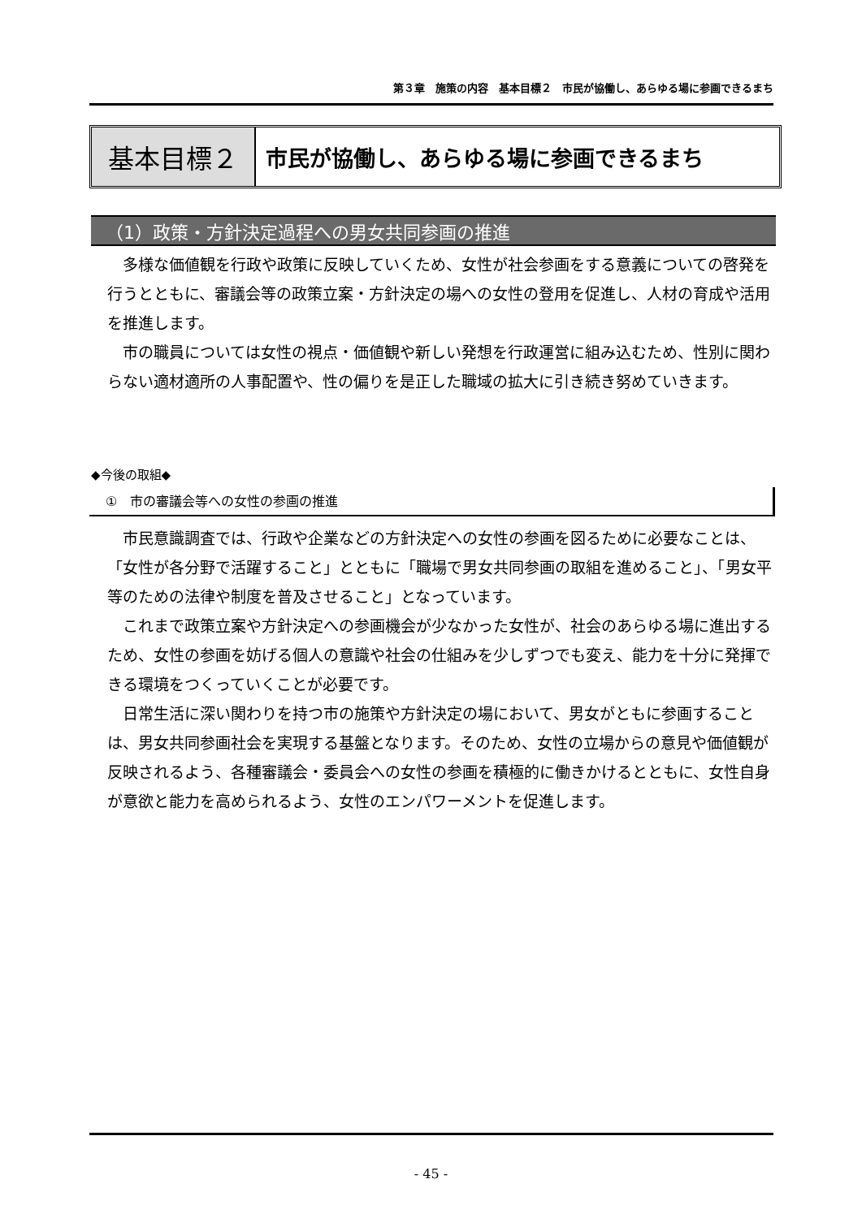第３章　施策の内容　基本目標２　市民が協働し、あらゆる場に参画できるまち
基本目標２
市民が協働し、あらゆる場に参画できるまち
（1）政策・方針決定過程への男女共同参画の推進
多様な価値観を行政や政策に反映していくため、女性が社会参画をする意義についての啓発を行うとともに、審議会等の政策立案・方針決定の場への女性の登用を促進し、人材の育成や活用を推進します。
市の職員については女性の視点・価値観や新しい発想を行政運営に組み込むため、性別に関わらない適材適所の人事配置や、性の偏りを是正した職域の拡大に引き続き努めていきます。
◆今後の取組◆
①　市の審議会等への女性の参画の推進
市民意識調査では、行政や企業などの方針決定への女性の参画を図るために必要なことは、「女性が各分野で活躍すること」とともに「職場で男女共同参画の取組を進めること」、「男女平等のための法律や制度を普及させること」となっています。
これまで政策立案や方針決定への参画機会が少なかった女性が、社会のあらゆる場に進出するため、女性の参画を妨げる個人の意識や社会の仕組みを少しずつでも変え、能力を十分に発揮できる環境をつくっていくことが必要です。
日常生活に深い関わりを持つ市の施策や方針決定の場において、男女がともに参画することは、男女共同参画社会を実現する基盤となります。そのため、女性の立場からの意見や価値観が反映されるよう、各種審議会・委員会への女性の参画を積極的に働きかけるとともに、女性自身が意欲と能力を高められるよう、女性のエンパワーメントを促進します。
- 45 -